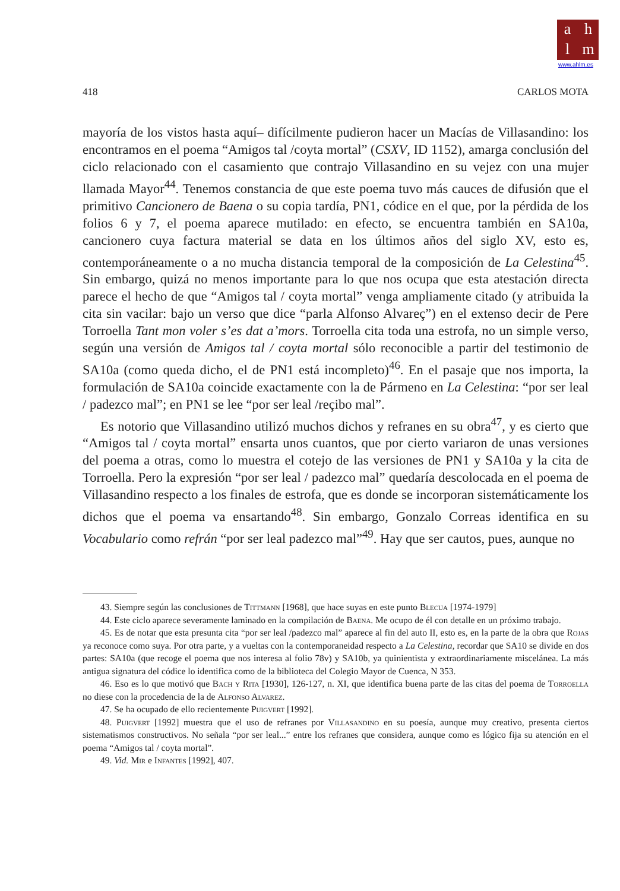ahlm
www.ahlm.es
418 CARLOS MOTA
mayoría de los vistos hasta aquí– difícilmente pudieron hacer un Macías de Villasandino: los encontramos en el poema “Amigos tal /coyta mortal” (CSXV, ID 1152), amarga conclusión del ciclo relacionado con el casamiento que contrajo Villasandino en su vejez con una mujer llamada Mayor<sup>44</sup>. Tenemos constancia de que este poema tuvo más cauces de difusión que el primitivo Cancionero de Baena o su copia tardía, PN1, códice en el que, por la pérdida de los folios 6 y 7, el poema aparece mutilado: en efecto, se encuentra también en SA10a, cancionero cuya factura material se data en los últimos años del siglo XV, esto es, contemporáneamente o a no mucha distancia temporal de la composición de La Celestina<sup>45</sup>. Sin embargo, quizá no menos importante para lo que nos ocupa que esta atestación directa parece el hecho de que “Amigos tal / coyta mortal” venga ampliamente citado (y atribuida la cita sin vacilar: bajo un verso que dice “parla Alfonso Alvareç”) en el extenso decir de Pere Torroella Tant mon voler s’es dat a’mors. Torroella cita toda una estrofa, no un simple verso, según una versión de Amigos tal / coyta mortal sólo reconocible a partir del testimonio de SA10a (como queda dicho, el de PN1 está incompleto)<sup>46</sup>. En el pasaje que nos importa, la formulación de SA10a coincide exactamente con la de Pármeno en La Celestina: “por ser leal / padezco mal”; en PN1 se lee “por ser leal /reçibo mal”.
Es notorio que Villasandino utilizó muchos dichos y refranes en su obra<sup>47</sup>, y es cierto que “Amigos tal / coyta mortal” ensarta unos cuantos, que por cierto variaron de unas versiones del poema a otras, como lo muestra el cotejo de las versiones de PN1 y SA10a y la cita de Torroella. Pero la expresión “por ser leal / padezco mal” quedaría descolocada en el poema de Villasandino respecto a los finales de estrofa, que es donde se incorporan sistemáticamente los dichos que el poema va ensartando<sup>48</sup>. Sin embargo, Gonzalo Correas identifica en su Vocabulario como refrán “por ser leal padezco mal”<sup>49</sup>. Hay que ser cautos, pues, aunque no
43. Siempre según las conclusiones de Tittmann [1968], que hace suyas en este punto Blecua [1974-1979]
44. Este ciclo aparece severamente laminado en la compilación de Baena. Me ocupo de él con detalle en un próximo trabajo.
45. Es de notar que esta presunta cita “por ser leal /padezco mal” aparece al fin del auto II, esto es, en la parte de la obra que Rojas ya reconoce como suya. Por otra parte, y a vueltas con la contemporaneidad respecto a La Celestina, recordar que SA10 se divide en dos partes: SA10a (que recoge el poema que nos interesa al folio 78v) y SA10b, ya quinientista y extraordinariamente miscelánea. La más antigua signatura del códice lo identifica como de la biblioteca del Colegio Mayor de Cuenca, N 353.
46. Eso es lo que motivó que Bach y Rita [1930], 126-127, n. XI, que identifica buena parte de las citas del poema de Torroella no diese con la procedencia de la de Alfonso Alvarez.
47. Se ha ocupado de ello recientemente Puigvert [1992].
48. Puigvert [1992] muestra que el uso de refranes por Villasandino en su poesía, aunque muy creativo, presenta ciertos sistematismos constructivos. No señala “por ser leal...” entre los refranes que considera, aunque como es lógico fija su atención en el poema “Amigos tal / coyta mortal”.
49. Vid. Mir e Infantes [1992], 407.